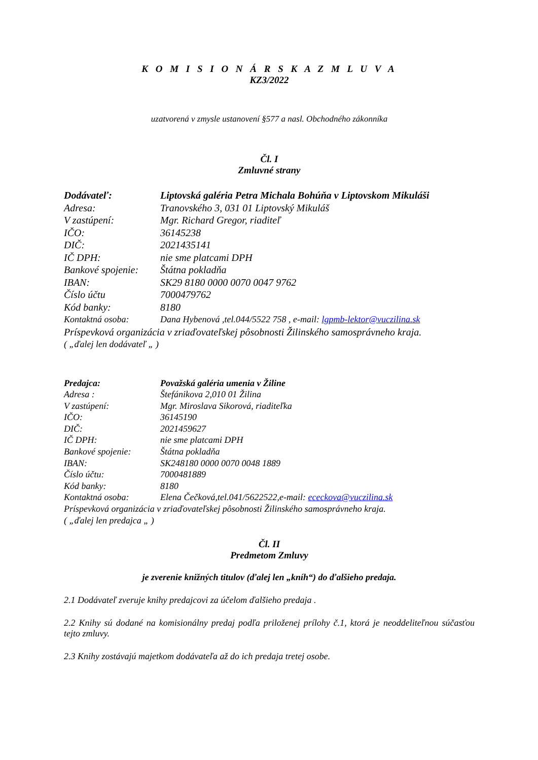K O M I S I O N Á R S K A Z M L U V A
KZ3/2022
uzatvorená v zmysle ustanovení §577 a nasl. Obchodného zákonníka
Čl. I
Zmluvné strany
Dodávateľ: Liptovská galéria Petra Michala Bohúňa v Liptovskom Mikuláši
Adresa: Tranovského 3, 031 01 Liptovský Mikuláš
V zastúpení: Mgr. Richard Gregor, riaditeľ
IČO: 36145238
DIČ: 2021435141
IČ DPH: nie sme platcami DPH
Bankové spojenie: Štátna pokladňa
IBAN: SK29 8180 0000 0070 0047 9762
Číslo účtu 7000479762
Kód banky: 8180
Kontaktná osoba: Dana Hybenová ,tel.044/5522 758 , e-mail: lgpmb-lektor@vuczilina.sk
Príspevková organizácia v zriaďovateľskej pôsobnosti Žilinského samosprávneho kraja.
( „ďalej len dodávateľ „ )
Predajca: Považská galéria umenia v Žiline
Adresa : Štefánikova 2,010 01 Žilina
V zastúpení: Mgr. Miroslava Sikorová, riaditeľka
IČO: 36145190
DIČ: 2021459627
IČ DPH: nie sme platcami DPH
Bankové spojenie: Štátna pokladňa
IBAN: SK248180 0000 0070 0048 1889
Číslo účtu: 7000481889
Kód banky: 8180
Kontaktná osoba: Elena Čečková,tel.041/5622522,e-mail: ececkova@vuczilina.sk
Príspevková organizácia v zriaďovateľskej pôsobnosti Žilinského samosprávneho kraja.
( „ďalej len predajca „ )
Čl. II
Predmetom Zmluvy
je zverenie knižných titulov (ďalej len „kníh“) do ďalšieho predaja.
2.1 Dodávateľ zveruje knihy predajcovi za účelom ďalšieho predaja .
2.2 Knihy sú dodané na komisionálny predaj podľa priloženej prílohy č.1, ktorá je neoddeliteľnou súčasťou tejto zmluvy.
2.3 Knihy zostávajú majetkom dodávateľa až do ich predaja tretej osobe.